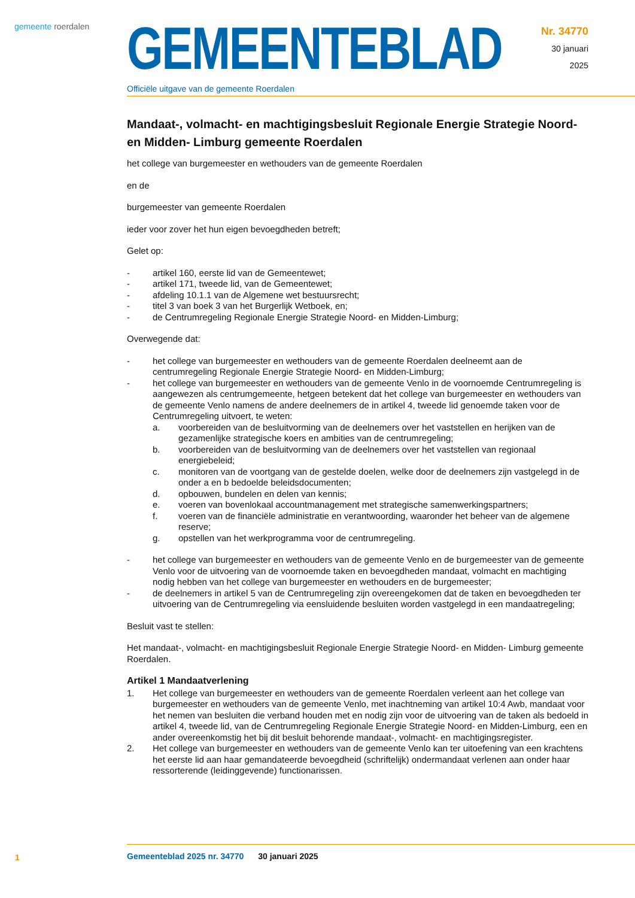gemeente roerdalen
GEMEENTEBLAD
Officiële uitgave van de gemeente Roerdalen
Nr. 34770
30 januari
2025
Mandaat-, volmacht- en machtigingsbesluit Regionale Energie Strategie Noord- en Midden- Limburg gemeente Roerdalen
het college van burgemeester en wethouders van de gemeente Roerdalen
en de
burgemeester van gemeente Roerdalen
ieder voor zover het hun eigen bevoegdheden betreft;
Gelet op:
- artikel 160, eerste lid van de Gemeentewet;
- artikel 171, tweede lid, van de Gemeentewet;
- afdeling 10.1.1 van de Algemene wet bestuursrecht;
- titel 3 van boek 3 van het Burgerlijk Wetboek, en;
- de Centrumregeling Regionale Energie Strategie Noord- en Midden-Limburg;
Overwegende dat:
- het college van burgemeester en wethouders van de gemeente Roerdalen deelneemt aan de centrumregeling Regionale Energie Strategie Noord- en Midden-Limburg;
- het college van burgemeester en wethouders van de gemeente Venlo in de voornoemde Centrumregeling is aangewezen als centrumgemeente, hetgeen betekent dat het college van burgemeester en wethouders van de gemeente Venlo namens de andere deelnemers de in artikel 4, tweede lid genoemde taken voor de Centrumregeling uitvoert, te weten:
a. voorbereiden van de besluitvorming van de deelnemers over het vaststellen en herijken van de gezamenlijke strategische koers en ambities van de centrumregeling;
b. voorbereiden van de besluitvorming van de deelnemers over het vaststellen van regionaal energiebeleid;
c. monitoren van de voortgang van de gestelde doelen, welke door de deelnemers zijn vastgelegd in de onder a en b bedoelde beleidsdocumenten;
d. opbouwen, bundelen en delen van kennis;
e. voeren van bovenlokaal accountmanagement met strategische samenwerkingspartners;
f. voeren van de financiële administratie en verantwoording, waaronder het beheer van de algemene reserve;
g. opstellen van het werkprogramma voor de centrumregeling.
- het college van burgemeester en wethouders van de gemeente Venlo en de burgemeester van de gemeente Venlo voor de uitvoering van de voornoemde taken en bevoegdheden mandaat, volmacht en machtiging nodig hebben van het college van burgemeester en wethouders en de burgemeester;
- de deelnemers in artikel 5 van de Centrumregeling zijn overeengekomen dat de taken en bevoegdheden ter uitvoering van de Centrumregeling via eensluidende besluiten worden vastgelegd in een mandaatregeling;
Besluit vast te stellen:
Het mandaat-, volmacht- en machtigingsbesluit Regionale Energie Strategie Noord- en Midden- Limburg gemeente Roerdalen.
Artikel 1 Mandaatverlening
1. Het college van burgemeester en wethouders van de gemeente Roerdalen verleent aan het college van burgemeester en wethouders van de gemeente Venlo, met inachtneming van artikel 10:4 Awb, mandaat voor het nemen van besluiten die verband houden met en nodig zijn voor de uitvoering van de taken als bedoeld in artikel 4, tweede lid, van de Centrumregeling Regionale Energie Strategie Noord- en Midden-Limburg, een en ander overeenkomstig het bij dit besluit behorende mandaat-, volmacht- en machtigingsregister.
2. Het college van burgemeester en wethouders van de gemeente Venlo kan ter uitoefening van een krachtens het eerste lid aan haar gemandateerde bevoegdheid (schriftelijk) ondermandaat verlenen aan onder haar ressorterende (leidinggevende) functionarissen.
1
Gemeenteblad 2025 nr. 34770 30 januari 2025